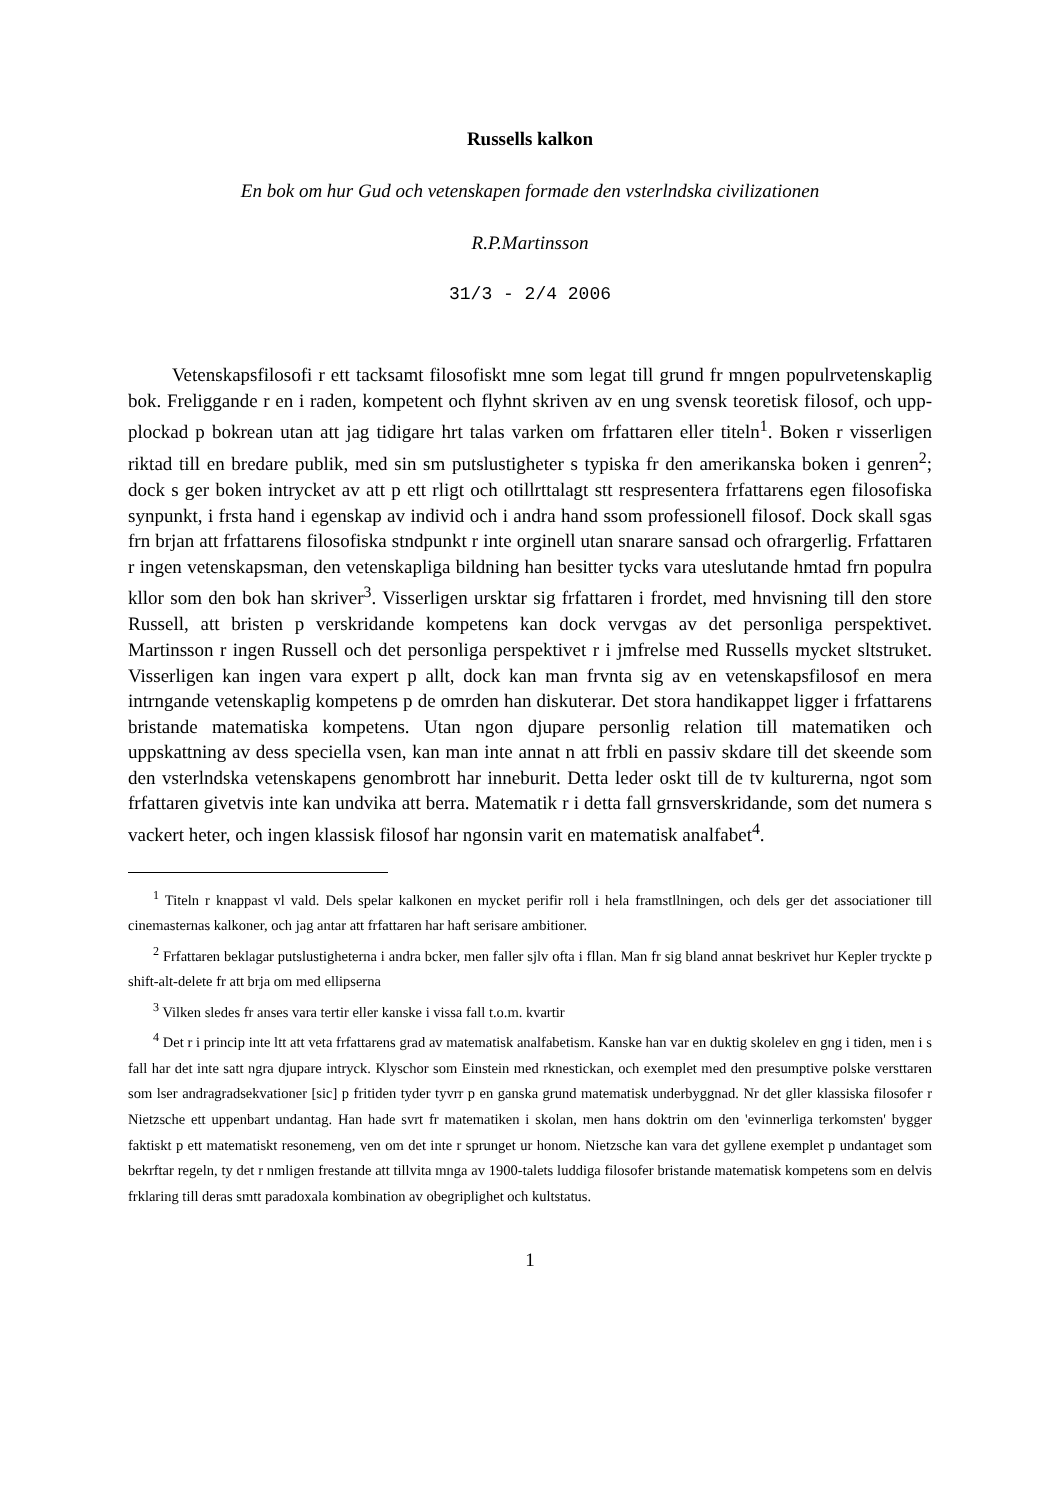Russells kalkon
En bok om hur Gud och vetenskapen formade den vsterlndska civilizationen
R.P.Martinsson
31/3 - 2/4 2006
Vetenskapsfilosofi r ett tacksamt filosofiskt mne som legat till grund fr mngen populrvetenskaplig bok. Freliggande r en i raden, kompetent och flyhnt skriven av en ung svensk teoretisk filosof, och upp-plockad p bokrean utan att jag tidigare hrt talas varken om frfattaren eller titeln<sup>1</sup>. Boken r visserligen riktad till en bredare publik, med sin sm putslustigheter s typiska fr den amerikanska boken i genren<sup>2</sup>; dock s ger boken intrycket av att p ett rligt och otillrttalagt stt respresentera frfattarens egen filosofiska synpunkt, i frsta hand i egenskap av individ och i andra hand ssom professionell filosof. Dock skall sgas frn brjan att frfattarens filosofiska stndpunkt r inte orginell utan snarare sansad och ofrargerlig. Frfattaren r ingen vetenskapsman, den vetenskapliga bildning han besitter tycks vara uteslutande hmtad frn populra kllor som den bok han skriver<sup>3</sup>. Visserligen ursktar sig frfattaren i frordet, med hnvisning till den store Russell, att bristen p verskridande kompetens kan dock vervgas av det personliga perspektivet. Martinsson r ingen Russell och det personliga perspektivet r i jmfrelse med Russells mycket sltstruket. Visserligen kan ingen vara expert p allt, dock kan man frvnta sig av en vetenskapsfilosof en mera intrngande vetenskaplig kompetens p de omrden han diskuterar. Det stora handikappet ligger i frfattarens bristande matematiska kompetens. Utan ngon djupare personlig relation till matematiken och uppskattning av dess speciella vsen, kan man inte annat n att frbli en passiv skdare till det skeende som den vsterlndska vetenskapens genombrott har inneburit. Detta leder oskt till de tv kulturerna, ngot som frfattaren givetvis inte kan undvika att berra. Matematik r i detta fall grnsverskridande, som det numera s vackert heter, och ingen klassisk filosof har ngonsin varit en matematisk analfabet<sup>4</sup>.
<sup>1</sup> Titeln r knappast vl vald. Dels spelar kalkonen en mycket perifir roll i hela framstllningen, och dels ger det associationer till cinemasternas kalkoner, och jag antar att frfattaren har haft serisare ambitioner.
<sup>2</sup> Frfattaren beklagar putslustigheterna i andra bcker, men faller sjlv ofta i fllan. Man fr sig bland annat beskrivet hur Kepler tryckte p shift-alt-delete fr att brja om med ellipserna
<sup>3</sup> Vilken sledes fr anses vara tertir eller kanske i vissa fall t.o.m. kvartir
<sup>4</sup> Det r i princip inte ltt att veta frfattarens grad av matematisk analfabetism. Kanske han var en duktig skolelev en gng i tiden, men i s fall har det inte satt ngra djupare intryck. Klyschor som Einstein med rknestickan, och exemplet med den presumptive polske versttaren som lser andragradsekvationer [sic] p fritiden tyder tyvrr p en ganska grund matematisk underbyggnad. Nr det gller klassiska filosofer r Nietzsche ett uppenbart undantag. Han hade svrt fr matematiken i skolan, men hans doktrin om den 'evinnerliga terkomsten' bygger faktiskt p ett matematiskt resonemeng, ven om det inte r sprunget ur honom. Nietzsche kan vara det gyllene exemplet p undantaget som bekrftar regeln, ty det r nmligen frestande att tillvita mnga av 1900-talets luddiga filosofer bristande matematisk kompetens som en delvis frklaring till deras smtt paradoxala kombination av obegriplighet och kultstatus.
1